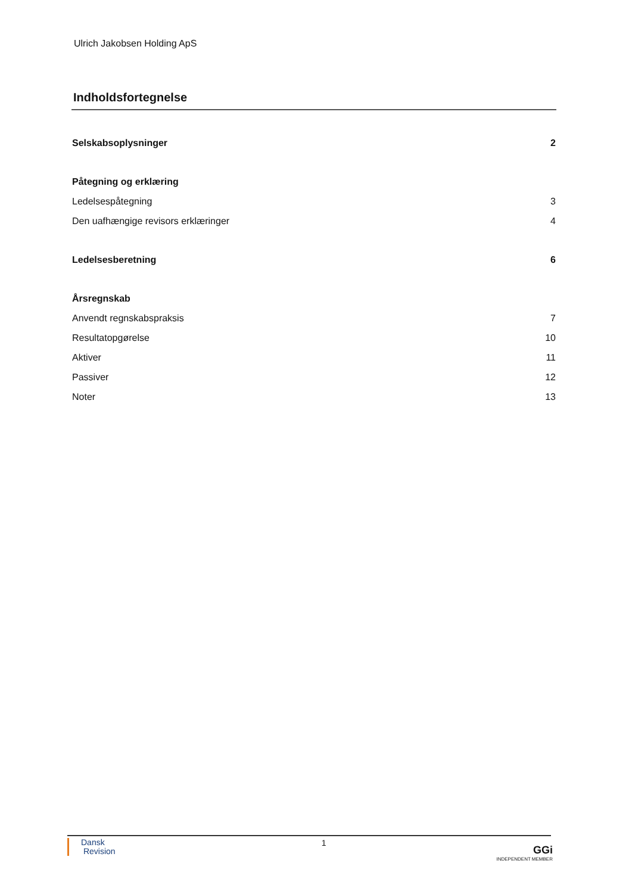Ulrich Jakobsen Holding ApS
Indholdsfortegnelse
Selskabsoplysninger 2
Påtegning og erklæring
Ledelsespåtegning 3
Den uafhængige revisors erklæringer 4
Ledelsesberetning 6
Årsregnskab
Anvendt regnskabspraksis 7
Resultatopgørelse 10
Aktiver 11
Passiver 12
Noter 13
Dansk
Revision
1
GGi
INDEPENDENT MEMBER